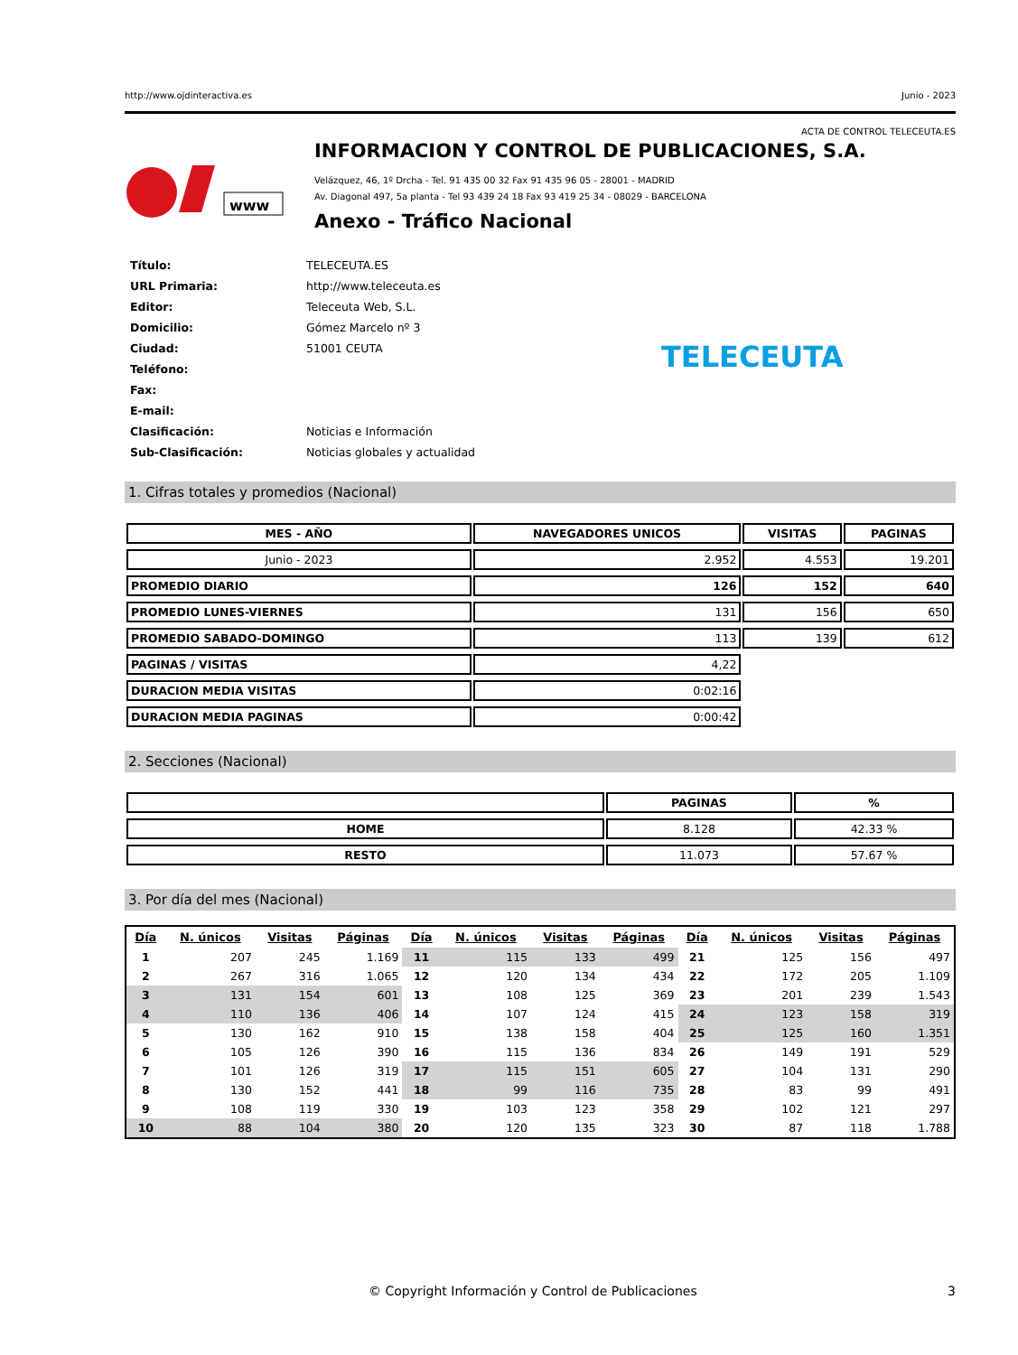http://www.ojdinteractiva.es Junio - 2023
ACTA DE CONTROL TELECEUTA.ES
www
INFORMACION Y CONTROL DE PUBLICACIONES, S.A.
Velázquez, 46, 1º Drcha - Tel. 91 435 00 32 Fax 91 435 96 05 - 28001 - MADRID
Av. Diagonal 497, 5a planta - Tel 93 439 24 18 Fax 93 419 25 34 - 08029 - BARCELONA
Anexo - Tráfico Nacional
| Título: | TELECEUTA.ES |
| URL Primaria: | http://www.teleceuta.es |
| Editor: | Teleceuta Web, S.L. |
| Domicilio: | Gómez Marcelo nº 3 |
| Ciudad: | 51001 CEUTA |
| Teléfono: | |
| Fax: | |
| E-mail: | |
| Clasificación: | Noticias e Información |
| Sub-Clasificación: | Noticias globales y actualidad |
TELECEUTA
1. Cifras totales y promedios (Nacional)
| MES - AÑO | NAVEGADORES UNICOS | VISITAS | PAGINAS |
| --- | --- | --- | --- |
| Junio - 2023 | 2.952 | 4.553 | 19.201 |
| PROMEDIO DIARIO | 126 | 152 | 640 |
| PROMEDIO LUNES-VIERNES | 131 | 156 | 650 |
| PROMEDIO SABADO-DOMINGO | 113 | 139 | 612 |
| PAGINAS / VISITAS | 4,22 | | |
| DURACION MEDIA VISITAS | 0:02:16 | | |
| DURACION MEDIA PAGINAS | 0:00:42 | | |
2. Secciones (Nacional)
| | PAGINAS | % |
| --- | --- | --- |
| HOME | 8.128 | 42.33 % |
| RESTO | 11.073 | 57.67 % |
3. Por día del mes (Nacional)
| Día | N. únicos | Visitas | Páginas | Día | N. únicos | Visitas | Páginas | Día | N. únicos | Visitas | Páginas |
| --- | --- | --- | --- | --- | --- | --- | --- | --- | --- | --- | --- |
| 1 | 207 | 245 | 1.169 | 11 | 115 | 133 | 499 | 21 | 125 | 156 | 497 |
| 2 | 267 | 316 | 1.065 | 12 | 120 | 134 | 434 | 22 | 172 | 205 | 1.109 |
| 3 | 131 | 154 | 601 | 13 | 108 | 125 | 369 | 23 | 201 | 239 | 1.543 |
| 4 | 110 | 136 | 406 | 14 | 107 | 124 | 415 | 24 | 123 | 158 | 319 |
| 5 | 130 | 162 | 910 | 15 | 138 | 158 | 404 | 25 | 125 | 160 | 1.351 |
| 6 | 105 | 126 | 390 | 16 | 115 | 136 | 834 | 26 | 149 | 191 | 529 |
| 7 | 101 | 126 | 319 | 17 | 115 | 151 | 605 | 27 | 104 | 131 | 290 |
| 8 | 130 | 152 | 441 | 18 | 99 | 116 | 735 | 28 | 83 | 99 | 491 |
| 9 | 108 | 119 | 330 | 19 | 103 | 123 | 358 | 29 | 102 | 121 | 297 |
| 10 | 88 | 104 | 380 | 20 | 120 | 135 | 323 | 30 | 87 | 118 | 1.788 |
© Copyright Información y Control de Publicaciones 3